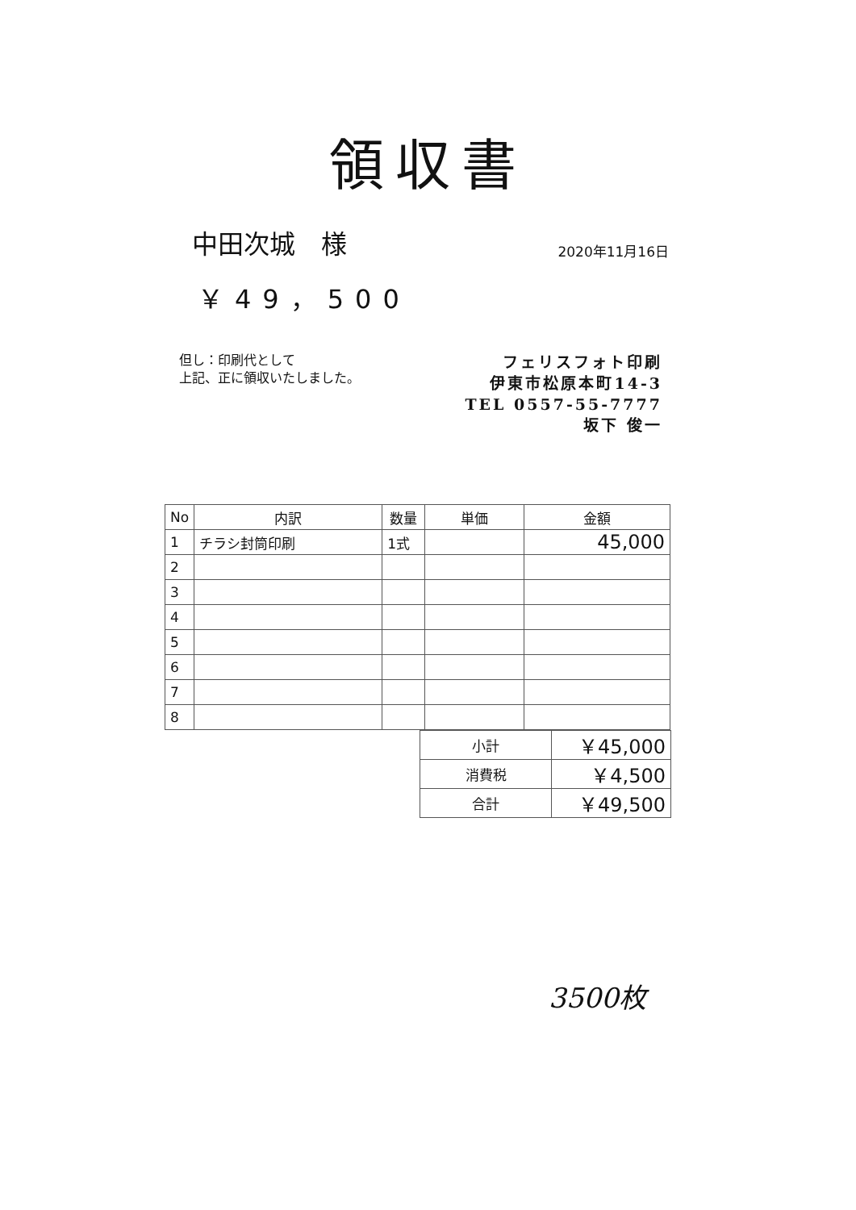領収書
中田次城　様
2020年11月16日
￥49，500
但し：印刷代として
上記、正に領収いたしました。
フェリスフォト印刷
伊東市松原本町14-3
TEL 0557-55-7777
坂下 俊一
| No | 内訳 | 数量 | 単価 | 金額 |
| --- | --- | --- | --- | --- |
| 1 | チラシ封筒印刷 | 1式 | | 45,000 |
| 2 | | | | |
| 3 | | | | |
| 4 | | | | |
| 5 | | | | |
| 6 | | | | |
| 7 | | | | |
| 8 | | | | |
| 小計 | ￥45,000 |
| 消費税 | ￥4,500 |
| 合計 | ￥49,500 |
3500枚